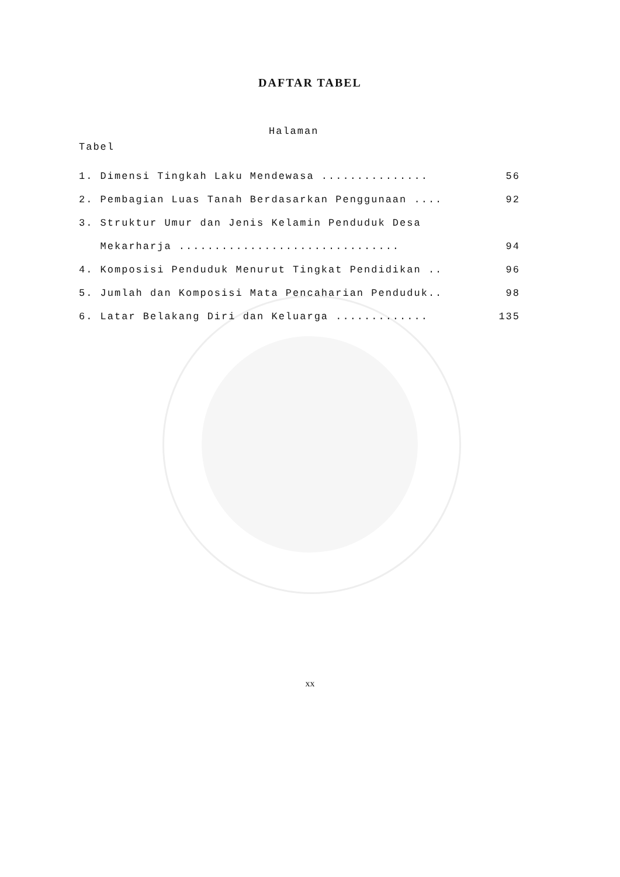DAFTAR TABEL
Halaman
Tabel
1. Dimensi Tingkah Laku Mendewasa ............... 56
2. Pembagian Luas Tanah Berdasarkan Penggunaan .... 92
3. Struktur Umur dan Jenis Kelamin Penduduk Desa
Mekarharja ............................... 94
4. Komposisi Penduduk Menurut Tingkat Pendidikan .. 96
5. Jumlah dan Komposisi Mata Pencaharian Penduduk.. 98
6. Latar Belakang Diri dan Keluarga ............. 135
xx